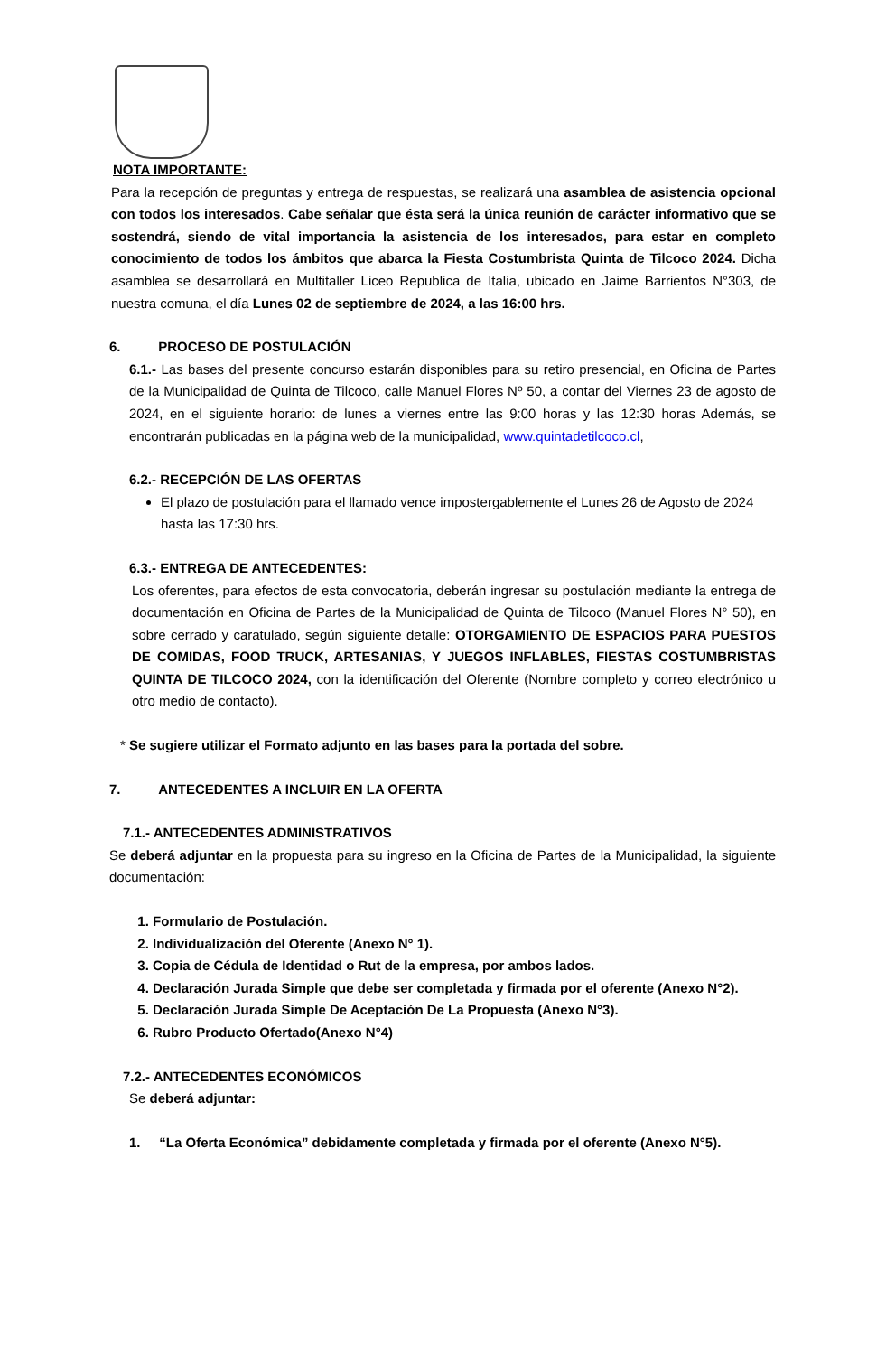NOTA IMPORTANTE:
Para la recepción de preguntas y entrega de respuestas, se realizará una asamblea de asistencia opcional con todos los interesados. Cabe señalar que ésta será la única reunión de carácter informativo que se sostendrá, siendo de vital importancia la asistencia de los interesados, para estar en completo conocimiento de todos los ámbitos que abarca la Fiesta Costumbrista Quinta de Tilcoco 2024. Dicha asamblea se desarrollará en Multitaller Liceo Republica de Italia, ubicado en Jaime Barrientos N°303, de nuestra comuna, el día Lunes 02 de septiembre de 2024, a las 16:00 hrs.
6. PROCESO DE POSTULACIÓN
6.1.- Las bases del presente concurso estarán disponibles para su retiro presencial, en Oficina de Partes de la Municipalidad de Quinta de Tilcoco, calle Manuel Flores Nº 50, a contar del Viernes 23 de agosto de 2024, en el siguiente horario: de lunes a viernes entre las 9:00 horas y las 12:30 horas Además, se encontrarán publicadas en la página web de la municipalidad, www.quintadetilcoco.cl,
6.2.- RECEPCIÓN DE LAS OFERTAS
El plazo de postulación para el llamado vence impostergablemente el Lunes 26 de Agosto de 2024 hasta las 17:30 hrs.
6.3.- ENTREGA DE ANTECEDENTES:
Los oferentes, para efectos de esta convocatoria, deberán ingresar su postulación mediante la entrega de documentación en Oficina de Partes de la Municipalidad de Quinta de Tilcoco (Manuel Flores N° 50), en sobre cerrado y caratulado, según siguiente detalle: OTORGAMIENTO DE ESPACIOS PARA PUESTOS DE COMIDAS, FOOD TRUCK, ARTESANIAS, Y JUEGOS INFLABLES, FIESTAS COSTUMBRISTAS QUINTA DE TILCOCO 2024, con la identificación del Oferente (Nombre completo y correo electrónico u otro medio de contacto).
* Se sugiere utilizar el Formato adjunto en las bases para la portada del sobre.
7. ANTECEDENTES A INCLUIR EN LA OFERTA
7.1.- ANTECEDENTES ADMINISTRATIVOS
Se deberá adjuntar en la propuesta para su ingreso en la Oficina de Partes de la Municipalidad, la siguiente documentación:
1. Formulario de Postulación.
2. Individualización del Oferente (Anexo N° 1).
3. Copia de Cédula de Identidad o Rut de la empresa, por ambos lados.
4. Declaración Jurada Simple que debe ser completada y firmada por el oferente (Anexo N°2).
5. Declaración Jurada Simple De Aceptación De La Propuesta (Anexo N°3).
6. Rubro Producto Ofertado(Anexo N°4)
7.2.- ANTECEDENTES ECONÓMICOS
Se deberá adjuntar:
1. “La Oferta Económica” debidamente completada y firmada por el oferente (Anexo N°5).